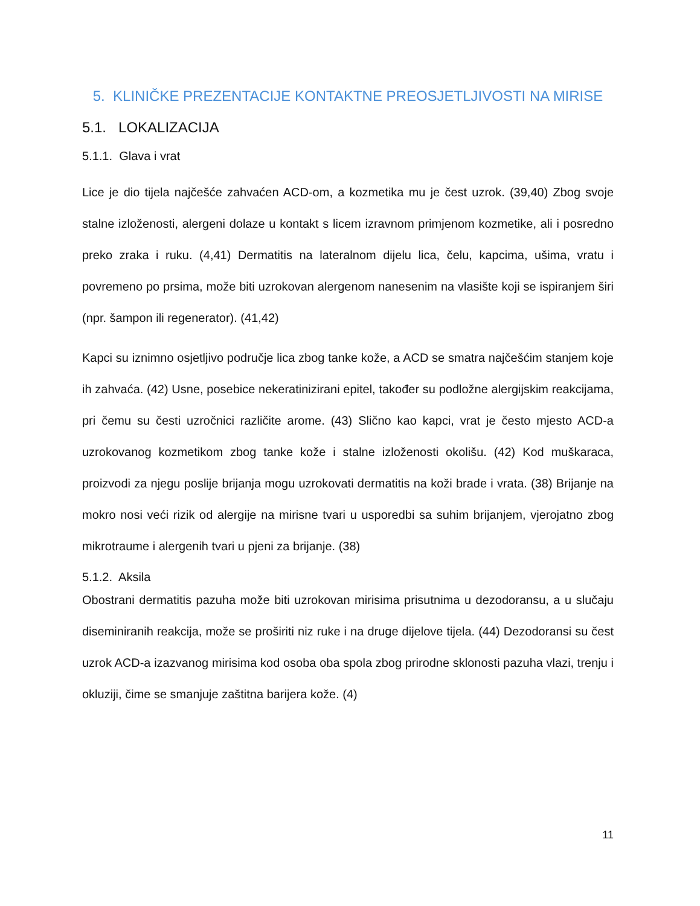5. KLINIČKE PREZENTACIJE KONTAKTNE PREOSJETLJIVOSTI NA MIRISE
5.1. LOKALIZACIJA
5.1.1. Glava i vrat
Lice je dio tijela najčešće zahvaćen ACD-om, a kozmetika mu je čest uzrok. (39,40) Zbog svoje stalne izloženosti, alergeni dolaze u kontakt s licem izravnom primjenom kozmetike, ali i posredno preko zraka i ruku. (4,41) Dermatitis na lateralnom dijelu lica, čelu, kapcima, ušima, vratu i povremeno po prsima, može biti uzrokovan alergenom nanesenim na vlasište koji se ispiranjem širi (npr. šampon ili regenerator). (41,42)
Kapci su iznimno osjetljivo područje lica zbog tanke kože, a ACD se smatra najčešćim stanjem koje ih zahvaća. (42) Usne, posebice nekeratinizirani epitel, također su podložne alergijskim reakcijama, pri čemu su česti uzročnici različite arome. (43) Slično kao kapci, vrat je često mjesto ACD-a uzrokovanog kozmetikom zbog tanke kože i stalne izloženosti okolišu. (42) Kod muškaraca, proizvodi za njegu poslije brijanja mogu uzrokovati dermatitis na koži brade i vrata. (38) Brijanje na mokro nosi veći rizik od alergije na mirisne tvari u usporedbi sa suhim brijanjem, vjerojatno zbog mikrotraume i alergenih tvari u pjeni za brijanje. (38)
5.1.2. Aksila
Obostrani dermatitis pazuha može biti uzrokovan mirisima prisutnima u dezodoransu, a u slučaju diseminiranih reakcija, može se proširiti niz ruke i na druge dijelove tijela. (44) Dezodoransi su čest uzrok ACD-a izazvanog mirisima kod osoba oba spola zbog prirodne sklonosti pazuha vlazi, trenju i okluziji, čime se smanjuje zaštitna barijera kože. (4)
11